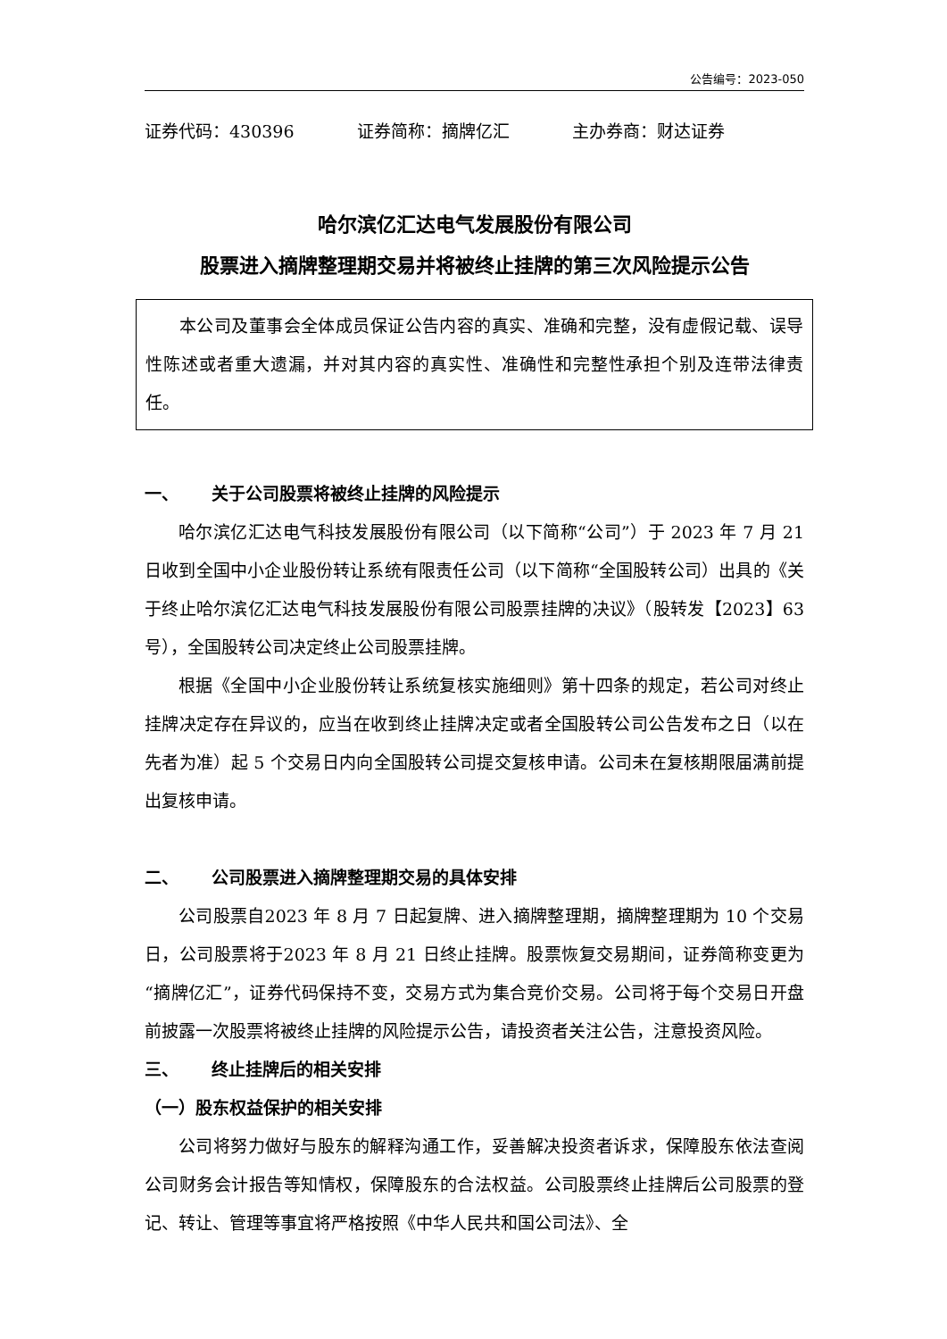公告编号：2023-050
证券代码：430396 证券简称：摘牌亿汇 主办券商：财达证券
哈尔滨亿汇达电气发展股份有限公司
股票进入摘牌整理期交易并将被终止挂牌的第三次风险提示公告
本公司及董事会全体成员保证公告内容的真实、准确和完整，没有虚假记载、误导性陈述或者重大遗漏，并对其内容的真实性、准确性和完整性承担个别及连带法律责任。
一、 关于公司股票将被终止挂牌的风险提示
哈尔滨亿汇达电气科技发展股份有限公司（以下简称“公司”）于 2023 年 7 月 21 日收到全国中小企业股份转让系统有限责任公司（以下简称“全国股转公司）出具的《关于终止哈尔滨亿汇达电气科技发展股份有限公司股票挂牌的决议》（股转发【2023】63 号），全国股转公司决定终止公司股票挂牌。
根据《全国中小企业股份转让系统复核实施细则》第十四条的规定，若公司对终止挂牌决定存在异议的，应当在收到终止挂牌决定或者全国股转公司公告发布之日（以在先者为准）起 5 个交易日内向全国股转公司提交复核申请。公司未在复核期限届满前提出复核申请。
二、 公司股票进入摘牌整理期交易的具体安排
公司股票自2023 年 8 月 7 日起复牌、进入摘牌整理期，摘牌整理期为 10 个交易日，公司股票将于2023 年 8 月 21 日终止挂牌。股票恢复交易期间，证券简称变更为“摘牌亿汇”，证券代码保持不变，交易方式为集合竞价交易。公司将于每个交易日开盘前披露一次股票将被终止挂牌的风险提示公告，请投资者关注公告，注意投资风险。
三、 终止挂牌后的相关安排
（一）股东权益保护的相关安排
公司将努力做好与股东的解释沟通工作，妥善解决投资者诉求，保障股东依法查阅公司财务会计报告等知情权，保障股东的合法权益。公司股票终止挂牌后公司股票的登记、转让、管理等事宜将严格按照《中华人民共和国公司法》、全